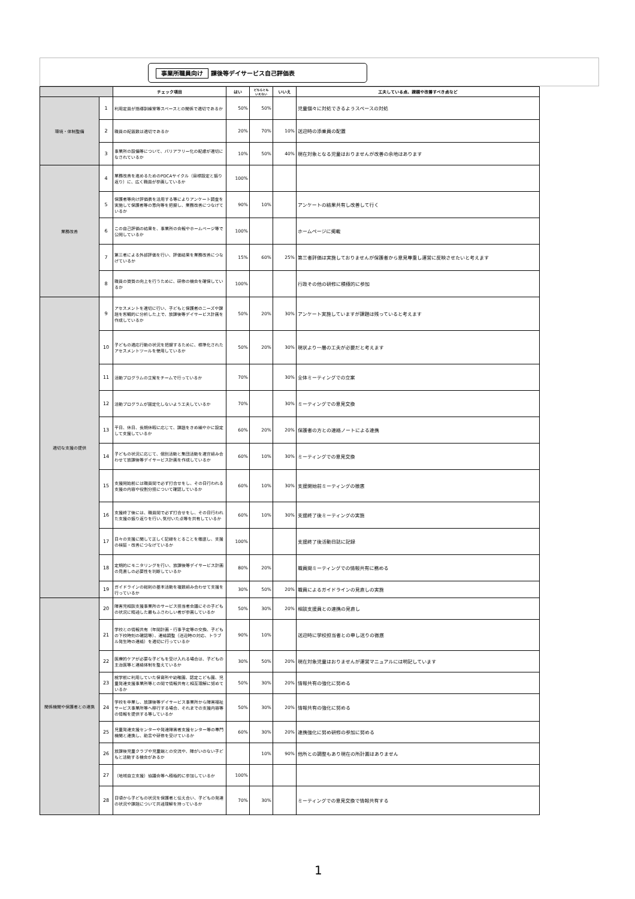事業所職員向け 課後等デイサービス自己評価表
| | | チェック項目 | はい | どちらとも いえない | いいえ | 工夫している点、課題や改善すべき点など |
| --- | --- | --- | --- | --- | --- | --- |
| 環境・体制整備 | 1 | 利用定員が指導訓練室等スペースとの関係で適切であるか | 50% | 50% | | 児童個々に対処できるようスペースの対処 |
| | 2 | 職員の配置数は適切であるか | 20% | 70% | 10% | 送迎時の添乗員の配置 |
| | 3 | 事業所の設備等について、バリアフリー化の配慮が適切になされているか | 10% | 50% | 40% | 現在対象となる児童はおりませんが改善の余地はあります |
| 業務改善 | 4 | 業務改善を進めるためのPDCAサイクル（目標設定と振り返り）に、広く職員が参画しているか | 100% | | | |
| | 5 | 保護者等向け評価表を活用する等によりアンケート調査を実施して保護者等の意向等を把握し、業務改善につなげているか | 90% | 10% | | アンケートの結果共有し改善して行く |
| | 6 | この自己評価の結果を、事業所の会報やホームページ等で公開しているか | 100% | | | ホームページに掲載 |
| | 7 | 第三者による外部評価を行い、評価結果を業務改善につなげているか | 15% | 60% | 25% | 第三者評価は実施しておりませんが保護者から意見尊重し運営に反映させたいと考えます |
| | 8 | 職員の資質の向上を行うために、研修の機会を確保しているか | 100% | | | 行政その他の研修に積極的に参加 |
| 適切な支援の提供 | 9 | アセスメントを適切に行い、子どもと保護者のニーズや課題を客観的に分析した上で、放課後等デイサービス計画を作成しているか | 50% | 20% | 30% | アンケート実施していますが課題は残っていると考えます |
| | 10 | 子どもの適応行動の状況を把握するために、標準化されたアセスメントツールを使用しているか | 50% | 20% | 30% | 現状より一層の工夫が必要だと考えます |
| | 11 | 活動プログラムの立案をチームで行っているか | 70% | | 30% | 全体ミーティングでの立案 |
| | 12 | 活動プログラムが固定化しないよう工夫しているか | 70% | | 30% | ミーティングでの意見交換 |
| | 13 | 平日、休日、長期休暇に応じて、課題をきめ細やかに設定して支援しているか | 60% | 20% | 20% | 保護者の方との連絡ノートによる連携 |
| | 14 | 子どもの状況に応じて、個別活動と集団活動を適宜組み合わせて放課後等デイサービス計画を作成しているか | 60% | 10% | 30% | ミーティングでの意見交換 |
| | 15 | 支援開始前には職員間で必ず打合せをし、その日行われる支援の内容や役割分担について確認しているか | 60% | 10% | 30% | 支援開始前ミーティングの徹底 |
| | 16 | 支援終了後には、職員間で必ず打合せをし、その日行われた支援の振り返りを行い､気付いた点等を共有しているか | 60% | 10% | 30% | 支援終了後ミーティングの実施 |
| | 17 | 日々の支援に関して正しく記録をとることを徹底し、支援の検証・改善につなげているか | 100% | | | 支援終了後活動日誌に記録 |
| | 18 | 定期的にモニタリングを行い、放課後等デイサービス計画の見直しの必要性を判断しているか | 80% | 20% | | 職員間ミーティングでの情報共有に務める |
| | 19 | ガイドラインの総則の基本活動を複数組み合わせて支援を行っているか | 30% | 50% | 20% | 職員によるガイドラインの見直しの実施 |
| 関係機関や保護者との連携 | 20 | 障害児相談支援事業所のサービス担当者会議にその子どもの状況に精通した最もふさわしい者が参画しているか | 50% | 30% | 20% | 相談支援員との連携の見直し |
| | 21 | 学校との情報共有（年間計画・行事予定等の交換、子どもの下校時刻の確認等）、連絡調整（送迎時の対応、トラブル発生時の連絡）を適切に行っているか | 90% | 10% | | 送迎時に学校担当者との申し送りの徹底 |
| | 22 | 医療的ケアが必要な子どもを受け入れる場合は、子どもの主治医等と連絡体制を整えているか | 30% | 50% | 20% | 現在対象児童はおりませんが運営マニュアルには明記しています |
| | 23 | 就学前に利用していた保育所や幼稚園、認定こども園、児童発達支援事業所等との間で情報共有と相互理解に努めているか | 50% | 30% | 20% | 情報共有の強化に努める |
| | 24 | 学校を卒業し、放課後等デイサービス事業所から障害福祉サービス事業所等へ移行する場合、それまでの支援内容等の情報を提供する等しているか | 50% | 30% | 20% | 情報共有の強化に努める |
| | 25 | 児童発達支援センターや発達障害者支援センター等の専門機関と連携し、助言や研修を受けているか | 60% | 30% | 20% | 連携強化に努め研修の参加に努める |
| | 26 | 放課後児童クラブや児童館との交流や、障がいのない子どもと活動する機会があるか | | 10% | 90% | 他所との調整もあり現在の所計画はありません |
| | 27 | （地域自立支援）協議会等へ積極的に参加しているか | 100% | | | |
| | 28 | 日頃から子どもの状況を保護者と伝え合い、子どもの発達の状況や課題について共通理解を持っているか | 70% | 30% | | ミーティングでの意見交換で情報共有する |
1